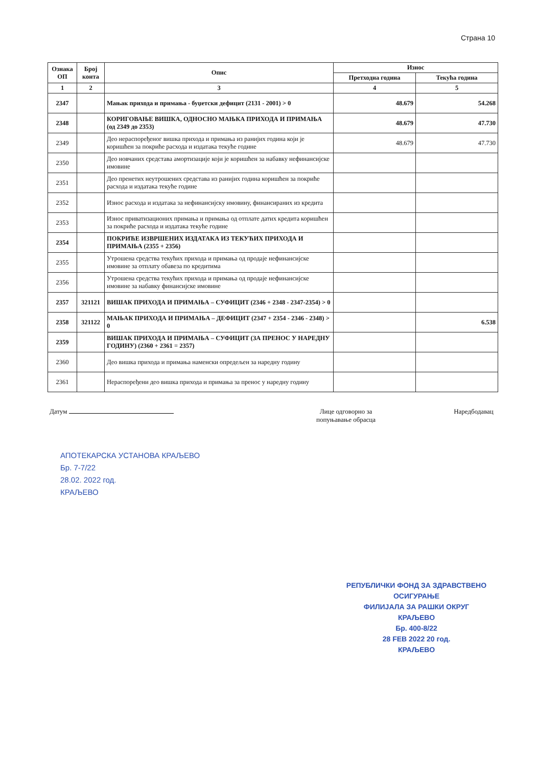Страна 10
| Ознака ОП | Број конта | Опис | Износ | |
| --- | --- | --- | --- | --- |
| | | | Претходна година | Текућа година |
| 1 | 2 | 3 | 4 | 5 |
| 2347 | | Мањак прихода и примања - буџетски дефицит (2131 - 2001) > 0 | 48.679 | 54.268 |
| 2348 | | КОРИГОВАЊЕ ВИШКА, ОДНОСНО МАЊКА ПРИХОДА И ПРИМАЊА (од 2349 до 2353) | 48.679 | 47.730 |
| 2349 | | Део нераспоређеног вишка прихода и примања из ранијих година који је коришћен за покриће расхода и издатака текуће године | 48.679 | 47.730 |
| 2350 | | Део новчаних средстава амортизације који је коришћен за набавку нефинансијске имовине | | |
| 2351 | | Део пренетих неутрошених средстава из ранијих година коришћен за покриће расхода и издатака текуће године | | |
| 2352 | | Износ расхода и издатака за нефинансијску имовину, финансираних из кредита | | |
| 2353 | | Износ приватизационих примања и примања од отплате датих кредита коришћен за покриће расхода и издатака текуће године | | |
| 2354 | | ПОКРИЋЕ ИЗВРШЕНИХ ИЗДАТАКА ИЗ ТЕКУЋИХ ПРИХОДА И ПРИМАЊА (2355 + 2356) | | |
| 2355 | | Утрошена средства текућих прихода и примања од продаје нефинансијске имовине за отплату обавеза по кредитима | | |
| 2356 | | Утрошена средства текућих прихода и примања од продаје нефинансијске имовине за набавку финансијске имовине | | |
| 2357 | 321121 | ВИШАК ПРИХОДА И ПРИМАЊА – СУФИЦИТ (2346 + 2348 - 2347-2354) > 0 | | |
| 2358 | 321122 | МАЊАК ПРИХОДА И ПРИМАЊА – ДЕФИЦИТ (2347 + 2354 - 2346 - 2348) > 0 | | 6.538 |
| 2359 | | ВИШАК ПРИХОДА И ПРИМАЊА – СУФИЦИТ (ЗА ПРЕНОС У НАРЕДНУ ГОДИНУ) (2360 + 2361 = 2357) | | |
| 2360 | | Део вишка прихода и примања наменски опредељен за наредну годину | | |
| 2361 | | Нераспоређени део вишка прихода и примања за пренос у наредну годину | | |
Датум Лице одговорно за
попуњавање обрасца
Наредбодавац
АПОТЕКАРСКА УСТАНОВА КРАЉЕВО
Бр. 7-7/22
28.02. 2022 год.
КРАЉЕВО
РЕПУБЛИЧКИ ФОНД ЗА ЗДРАВСТВЕНО ОСИГУРАЊЕ
ФИЛИЈАЛА ЗА РАШКИ ОКРУГ
КРАЉЕВО
Бр. 400-8/22
28 FEB 2022 20 год.
КРАЉЕВО